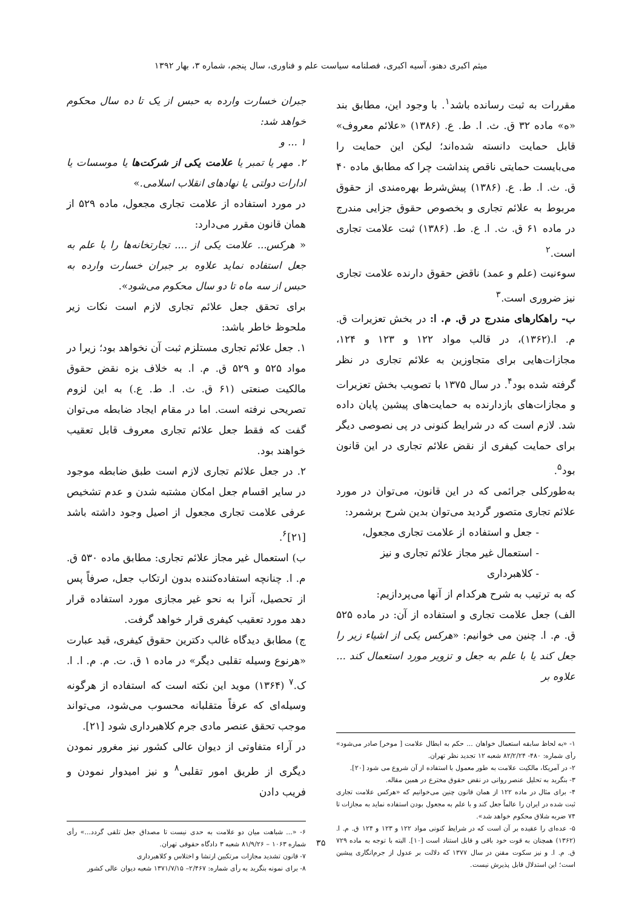میثم اکبری دهنو، آسیه اکبری، فصلنامه سیاست علم و فناوری، سال پنجم، شماره ۳، بهار ۱۳۹۲
مقررات به ثبت رسانده باشد<sup>۱</sup>. با وجود این، مطابق بند «ه» ماده ۳۲ ق. ث. ا. ط. ع. (۱۳۸۶) «علائم معروف» قابل حمایت دانسته شده‌اند؛ لیکن این حمایت را می‌بایست حمایتی ناقص پنداشت چرا که مطابق ماده ۴۰ ق. ث. ا. ط. ع. (۱۳۸۶) پیش‌شرط بهره‌مندی از حقوق مربوط به علائم تجاری و بخصوص حقوق جزایی مندرج در ماده ۶۱ ق. ث. ا. ع. ط. (۱۳۸۶) ثبت علامت تجاری است.<sup>۲</sup>
سوءنیت (علم و عمد) ناقض حقوق دارنده علامت تجاری نیز ضروری است.<sup>۳</sup>
ب- راهکارهای مندرج در ق. م. ا: در بخش تعزیرات ق. م. ا.(۱۳۶۲)، در قالب مواد ۱۲۲ و ۱۲۳ و ۱۲۴، مجازات‌هایی برای متجاوزین به علائم تجاری در نظر گرفته شده بود<sup>۴</sup>. در سال ۱۳۷۵ با تصویب بخش تعزیرات و مجازات‌های بازدارنده به حمایت‌های پیشین پایان داده شد. لازم است که در شرایط کنونی در پی نصوصی دیگر برای حمایت کیفری از نقض علائم تجاری در این قانون بود<sup>۵</sup>.
به‌طورکلی جرائمی که در این قانون، می‌توان در مورد علائم تجاری متصور گردید می‌توان بدین شرح برشمرد:
- جعل و استفاده از علامت تجاری مجعول،
- استعمال غیر مجاز علائم تجاری و نیز
- کلاهبرداری
که به ترتیب به شرح هرکدام از آنها می‌پردازیم:
الف) جعل علامت تجاری و استفاده از آن: در ماده ۵۲۵ ق. م. ا. چنین می خوانیم: «هرکس یکی از اشیاء زیر را جعل کند یا با علم به جعل و تزویر مورد استعمال کند ... علاوه بر
۱- «به لحاظ سابقه استعمال خواهان ... حکم به ابطال علامت [ موخر] صادر می‌شود» رأی شماره: ۴۸۰- ۸۲/۲/۲۴ شعبه ۱۲ تجدید نظر تهران.
۲- در آمریکا، مالکیت علامت به طور معمول با استفاده از آن شروع می شود [۲۰].
۳- بنگرید به تحلیل عنصر روانی در نقض حقوق مخترع در همین مقاله.
۴- برای مثال در ماده ۱۲۲ از همان قانون چنین می‌خوانیم که «هرکس علامت تجاری ثبت شده در ایران را عالماً جعل کند و با علم به مجعول بودن استفاده نماید به مجازات تا ۷۴ ضربه شلاق محکوم خواهد شد».
۵- عده‌ای را عقیده بر آن است که در شرایط کنونی مواد ۱۲۲ و ۱۲۳ و ۱۲۴ ق. م. ا. (۱۳۶۲) همچنان به قوت خود باقی و قابل استناد است [۱۰]. البته با توجه به ماده ۷۲۹ ق. م. ا. و نیز سکوت مقنن در سال ۱۳۷۷ که دلالت بر عدول از جرم‌انگاری پیشین است؛ این استدلال قابل پذیرش نیست.
جبران خسارت وارده به حبس از یک تا ده سال محکوم خواهد شد:
۱ ... و
۲. مهر یا تمبر یا علامت یکی از شرکت‌ها یا موسسات یا ادارات دولتی یا نهادهای انقلاب اسلامی.»
در مورد استفاده از علامت تجاری مجعول، ماده ۵۲۹ از همان قانون مقرر می‌دارد:
« هرکس... علامت یکی از .... تجارتخانه‌ها را با علم به جعل استفاده نماید علاوه بر جبران خسارت وارده به حبس از سه ماه تا دو سال محکوم می‌شود».
برای تحقق جعل علائم تجاری لازم است نکات زیر ملحوظ خاطر باشد:
۱. جعل علائم تجاری مستلزم ثبت آن نخواهد بود؛ زیرا در مواد ۵۲۵ و ۵۲۹ ق. م. ا. به خلاف بزه نقض حقوق مالکیت صنعتی (۶۱ ق. ث. ا. ط. ع.) به این لزوم تصریحی نرفته است. اما در مقام ایجاد ضابطه می‌توان گفت که فقط جعل علائم تجاری معروف قابل تعقیب خواهند بود.
۲. در جعل علائم تجاری لازم است طبق ضابطه موجود در سایر اقسام جعل امکان مشتبه شدن و عدم تشخیص عرفی علامت تجاری مجعول از اصیل وجود داشته باشد [۲۱]<sup>۶</sup>.
ب) استعمال غیر مجاز علائم تجاری: مطابق ماده ۵۳۰ ق. م. ا. چنانچه استفاده‌کننده بدون ارتکاب جعل، صرفاً پس از تحصیل، آنرا به نحو غیر مجازی مورد استفاده قرار دهد مورد تعقیب کیفری قرار خواهد گرفت.
ج) مطابق دیدگاه غالب دکترین حقوق کیفری، قید عبارت «هرنوع وسیله تقلبی دیگر» در ماده ۱ ق. ت. م. م. ا. ا. ک.<sup>۷</sup> (۱۳۶۴) موید این نکته است که استفاده از هرگونه وسیله‌ای که عرفاً متقلبانه محسوب می‌شود، می‌تواند موجب تحقق عنصر مادی جرم کلاهبرداری شود [۲۱].
در آراء متفاوتی از دیوان عالی کشور نیز مغرور نمودن دیگری از طریق امور تقلبی<sup>۸</sup> و نیز امیدوار نمودن و فریب دادن
۶- «... شباهت میان دو علامت به حدی نیست تا مصداق جعل تلقی گردد...» رأی شماره ۱۰۶۳ – ۸۱/۹/۲۶ شعبه ۳ دادگاه حقوقی تهران.
۷- قانون تشدید مجازات مرتکبین ارتشا و اختلاس و کلاهبرداری
۸- برای نمونه بنگرید به رأی شماره: ۲/۴۶۷– ۱۳۷۱/۷/۱۵ شعبه دیوان عالی کشور
۳۵